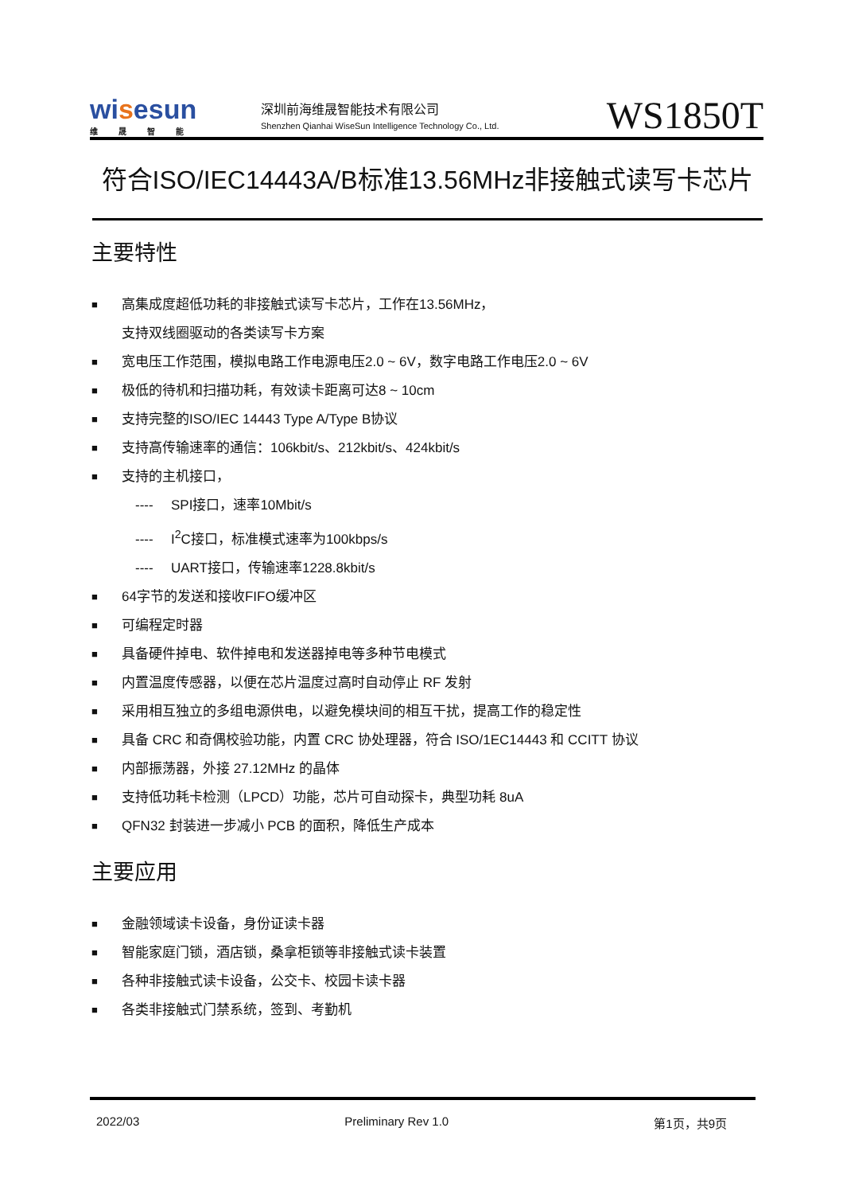wisesun
维晟智能
深圳前海维晟智能技术有限公司
Shenzhen Qianhai WiseSun Intelligence Technology Co., Ltd.
WS1850T
符合ISO/IEC14443A/B标准13.56MHz非接触式读写卡芯片
主要特性
■
高集成度超低功耗的非接触式读写卡芯片，工作在13.56MHz，
支持双线圈驱动的各类读写卡方案
■
宽电压工作范围，模拟电路工作电源电压2.0 ~ 6V，数字电路工作电压2.0 ~ 6V
■
极低的待机和扫描功耗，有效读卡距离可达8 ~ 10cm
■
支持完整的ISO/IEC 14443 Type A/Type B协议
■
支持高传输速率的通信：106kbit/s、212kbit/s、424kbit/s
■
支持的主机接口，
---- SPI接口，速率10Mbit/s
---- I<sup>2</sup>C接口，标准模式速率为100kbps/s
---- UART接口，传输速率1228.8kbit/s
■
64字节的发送和接收FIFO缓冲区
■
可编程定时器
■
具备硬件掉电、软件掉电和发送器掉电等多种节电模式
■
内置温度传感器，以便在芯片温度过高时自动停止 RF 发射
■
采用相互独立的多组电源供电，以避免模块间的相互干扰，提高工作的稳定性
■
具备 CRC 和奇偶校验功能，内置 CRC 协处理器，符合 ISO/1EC14443 和 CCITT 协议
■
内部振荡器，外接 27.12MHz 的晶体
■
支持低功耗卡检测（LPCD）功能，芯片可自动探卡，典型功耗 8uA
■
QFN32 封装进一步减小 PCB 的面积，降低生产成本
主要应用
■
金融领域读卡设备，身份证读卡器
■
智能家庭门锁，酒店锁，桑拿柜锁等非接触式读卡装置
■
各种非接触式读卡设备，公交卡、校园卡读卡器
■
各类非接触式门禁系统，签到、考勤机
2022/03 Preliminary Rev 1.0 第1页，共9页